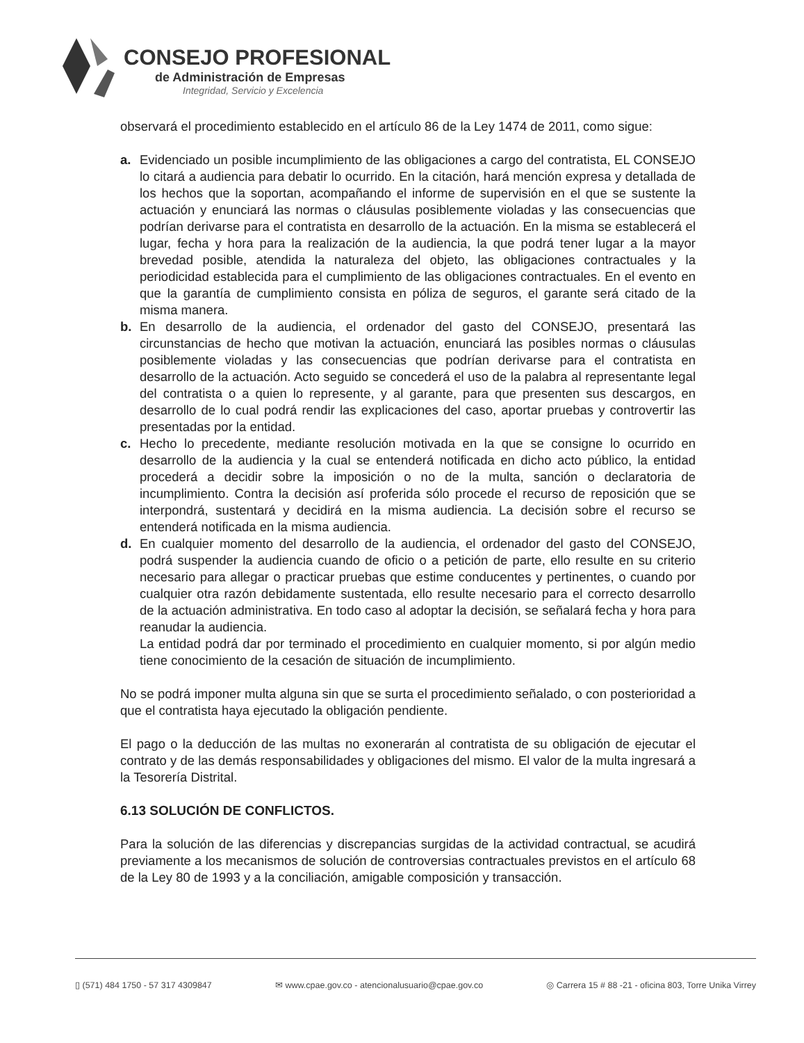CONSEJO PROFESIONAL
de Administración de Empresas
Integridad, Servicio y Excelencia
observará el procedimiento establecido en el artículo 86 de la Ley 1474 de 2011, como sigue:
a. Evidenciado un posible incumplimiento de las obligaciones a cargo del contratista, EL CONSEJO lo citará a audiencia para debatir lo ocurrido. En la citación, hará mención expresa y detallada de los hechos que la soportan, acompañando el informe de supervisión en el que se sustente la actuación y enunciará las normas o cláusulas posiblemente violadas y las consecuencias que podrían derivarse para el contratista en desarrollo de la actuación. En la misma se establecerá el lugar, fecha y hora para la realización de la audiencia, la que podrá tener lugar a la mayor brevedad posible, atendida la naturaleza del objeto, las obligaciones contractuales y la periodicidad establecida para el cumplimiento de las obligaciones contractuales. En el evento en que la garantía de cumplimiento consista en póliza de seguros, el garante será citado de la misma manera.
b. En desarrollo de la audiencia, el ordenador del gasto del CONSEJO, presentará las circunstancias de hecho que motivan la actuación, enunciará las posibles normas o cláusulas posiblemente violadas y las consecuencias que podrían derivarse para el contratista en desarrollo de la actuación. Acto seguido se concederá el uso de la palabra al representante legal del contratista o a quien lo represente, y al garante, para que presenten sus descargos, en desarrollo de lo cual podrá rendir las explicaciones del caso, aportar pruebas y controvertir las presentadas por la entidad.
c. Hecho lo precedente, mediante resolución motivada en la que se consigne lo ocurrido en desarrollo de la audiencia y la cual se entenderá notificada en dicho acto público, la entidad procederá a decidir sobre la imposición o no de la multa, sanción o declaratoria de incumplimiento. Contra la decisión así proferida sólo procede el recurso de reposición que se interpondrá, sustentará y decidirá en la misma audiencia. La decisión sobre el recurso se entenderá notificada en la misma audiencia.
d. En cualquier momento del desarrollo de la audiencia, el ordenador del gasto del CONSEJO, podrá suspender la audiencia cuando de oficio o a petición de parte, ello resulte en su criterio necesario para allegar o practicar pruebas que estime conducentes y pertinentes, o cuando por cualquier otra razón debidamente sustentada, ello resulte necesario para el correcto desarrollo de la actuación administrativa. En todo caso al adoptar la decisión, se señalará fecha y hora para reanudar la audiencia.
La entidad podrá dar por terminado el procedimiento en cualquier momento, si por algún medio tiene conocimiento de la cesación de situación de incumplimiento.
No se podrá imponer multa alguna sin que se surta el procedimiento señalado, o con posterioridad a que el contratista haya ejecutado la obligación pendiente.
El pago o la deducción de las multas no exonerarán al contratista de su obligación de ejecutar el contrato y de las demás responsabilidades y obligaciones del mismo. El valor de la multa ingresará a la Tesorería Distrital.
6.13 SOLUCIÓN DE CONFLICTOS.
Para la solución de las diferencias y discrepancias surgidas de la actividad contractual, se acudirá previamente a los mecanismos de solución de controversias contractuales previstos en el artículo 68 de la Ley 80 de 1993 y a la conciliación, amigable composición y transacción.
▯ (571) 484 1750 - 57 317 4309847 ✉ www.cpae.gov.co - atencionalusuario@cpae.gov.co ◎ Carrera 15 # 88 -21 - oficina 803, Torre Unika Virrey